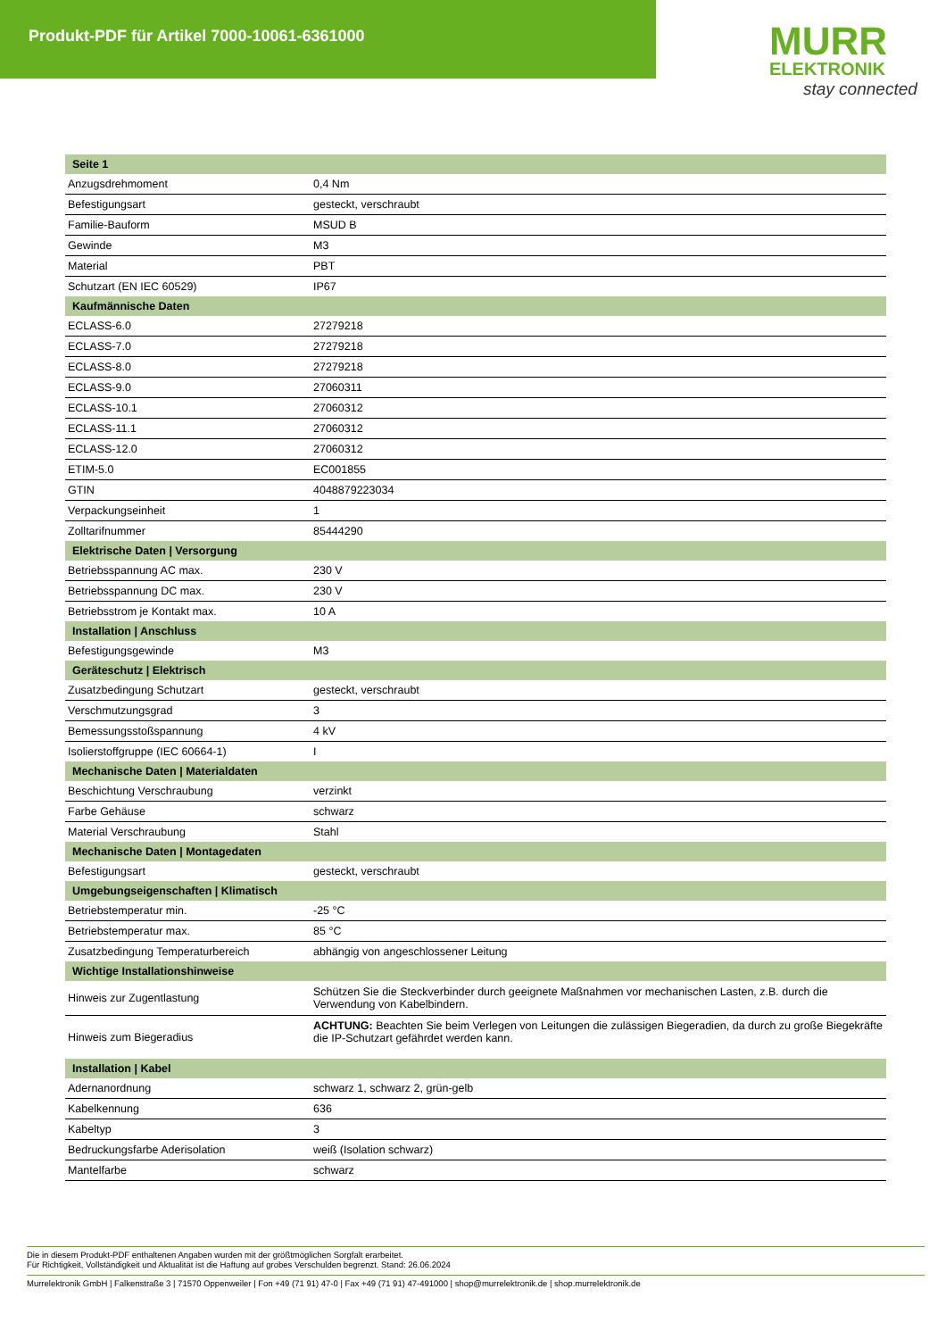Produkt-PDF für Artikel 7000-10061-6361000
MURR
ELEKTRONIK
stay connected
| Seite 1 | |
| --- | --- |
| Anzugsdrehmoment | 0,4 Nm |
| Befestigungsart | gesteckt, verschraubt |
| Familie-Bauform | MSUD B |
| Gewinde | M3 |
| Material | PBT |
| Schutzart (EN IEC 60529) | IP67 |
| Kaufmännische Daten | |
| ECLASS-6.0 | 27279218 |
| ECLASS-7.0 | 27279218 |
| ECLASS-8.0 | 27279218 |
| ECLASS-9.0 | 27060311 |
| ECLASS-10.1 | 27060312 |
| ECLASS-11.1 | 27060312 |
| ECLASS-12.0 | 27060312 |
| ETIM-5.0 | EC001855 |
| GTIN | 4048879223034 |
| Verpackungseinheit | 1 |
| Zolltarifnummer | 85444290 |
| Elektrische Daten / Versorgung | |
| Betriebsspannung AC max. | 230 V |
| Betriebsspannung DC max. | 230 V |
| Betriebsstrom je Kontakt max. | 10 A |
| Installation / Anschluss | |
| Befestigungsgewinde | M3 |
| Geräteschutz / Elektrisch | |
| Zusatzbedingung Schutzart | gesteckt, verschraubt |
| Verschmutzungsgrad | 3 |
| Bemessungsstoßspannung | 4 kV |
| Isolierstoffgruppe (IEC 60664-1) | I |
| Mechanische Daten / Materialdaten | |
| Beschichtung Verschraubung | verzinkt |
| Farbe Gehäuse | schwarz |
| Material Verschraubung | Stahl |
| Mechanische Daten / Montagedaten | |
| Befestigungsart | gesteckt, verschraubt |
| Umgebungseigenschaften / Klimatisch | |
| Betriebstemperatur min. | -25 °C |
| Betriebstemperatur max. | 85 °C |
| Zusatzbedingung Temperaturbereich | abhängig von angeschlossener Leitung |
| Wichtige Installationshinweise | |
| Hinweis zur Zugentlastung | Schützen Sie die Steckverbinder durch geeignete Maßnahmen vor mechanischen Lasten, z.B. durch die Verwendung von Kabelbindern. |
| Hinweis zum Biegeradius | ACHTUNG: Beachten Sie beim Verlegen von Leitungen die zulässigen Biegeradien, da durch zu große Biegekräfte die IP-Schutzart gefährdet werden kann. |
| Installation / Kabel | |
| Adernanordnung | schwarz 1, schwarz 2, grün-gelb |
| Kabelkennung | 636 |
| Kabeltyp | 3 |
| Bedruckungsfarbe Aderisolation | weiß (Isolation schwarz) |
| Mantelfarbe | schwarz |
Die in diesem Produkt-PDF enthaltenen Angaben wurden mit der größtmöglichen Sorgfalt erarbeitet.
Für Richtigkeit, Vollständigkeit und Aktualität ist die Haftung auf grobes Verschulden begrenzt. Stand: 26.06.2024
Murrelektronik GmbH | Falkenstraße 3 | 71570 Oppenweiler | Fon +49 (71 91) 47-0 | Fax +49 (71 91) 47-491000 | shop@murrelektronik.de | shop.murrelektronik.de